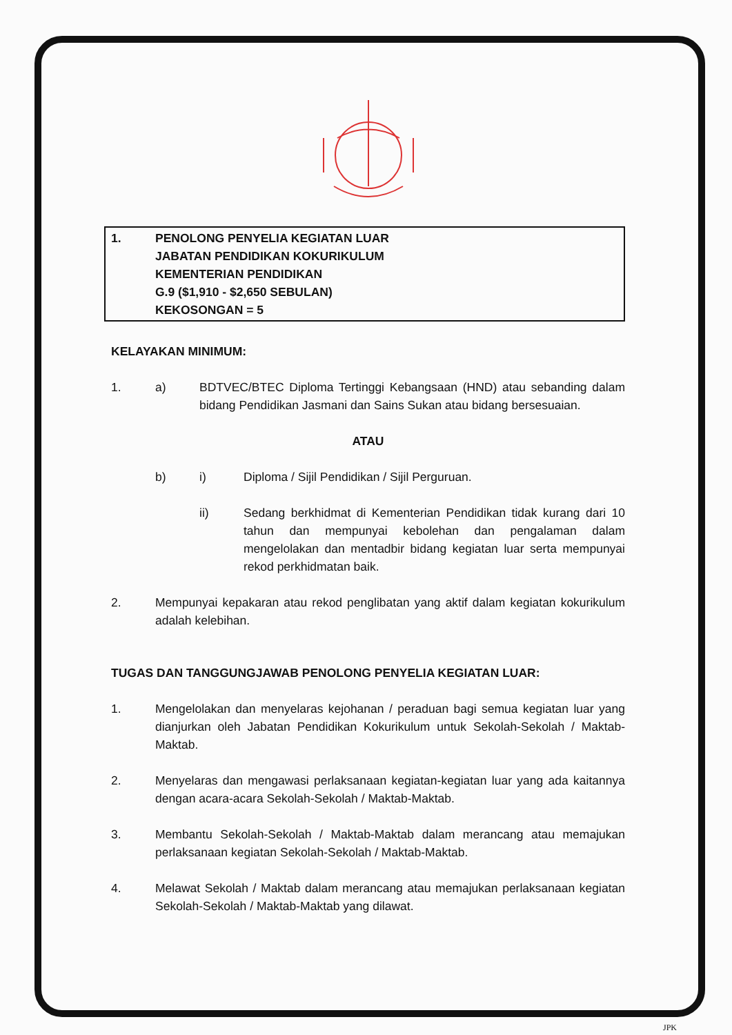1. PENOLONG PENYELIA KEGIATAN LUAR
JABATAN PENDIDIKAN KOKURIKULUM
KEMENTERIAN PENDIDIKAN
G.9 ($1,910 - $2,650 SEBULAN)
KEKOSONGAN = 5
KELAYAKAN MINIMUM:
1. a) BDTVEC/BTEC Diploma Tertinggi Kebangsaan (HND) atau sebanding dalam bidang Pendidikan Jasmani dan Sains Sukan atau bidang bersesuaian.
ATAU
b) i) Diploma / Sijil Pendidikan / Sijil Perguruan.
ii) Sedang berkhidmat di Kementerian Pendidikan tidak kurang dari 10 tahun dan mempunyai kebolehan dan pengalaman dalam mengelolakan dan mentadbir bidang kegiatan luar serta mempunyai rekod perkhidmatan baik.
2. Mempunyai kepakaran atau rekod penglibatan yang aktif dalam kegiatan kokurikulum adalah kelebihan.
TUGAS DAN TANGGUNGJAWAB PENOLONG PENYELIA KEGIATAN LUAR:
1. Mengelolakan dan menyelaras kejohanan / peraduan bagi semua kegiatan luar yang dianjurkan oleh Jabatan Pendidikan Kokurikulum untuk Sekolah-Sekolah / Maktab-Maktab.
2. Menyelaras dan mengawasi perlaksanaan kegiatan-kegiatan luar yang ada kaitannya dengan acara-acara Sekolah-Sekolah / Maktab-Maktab.
3. Membantu Sekolah-Sekolah / Maktab-Maktab dalam merancang atau memajukan perlaksanaan kegiatan Sekolah-Sekolah / Maktab-Maktab.
4. Melawat Sekolah / Maktab dalam merancang atau memajukan perlaksanaan kegiatan Sekolah-Sekolah / Maktab-Maktab yang dilawat.
JPK